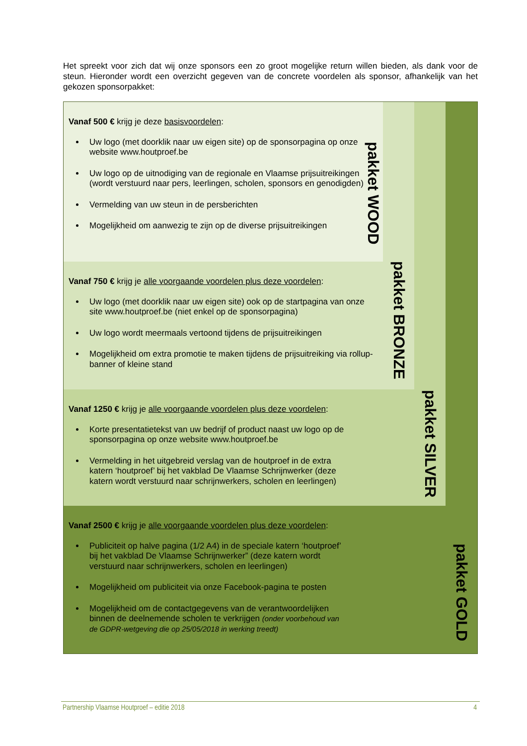Het spreekt voor zich dat wij onze sponsors een zo groot mogelijke return willen bieden, als dank voor de steun. Hieronder wordt een overzicht gegeven van de concrete voordelen als sponsor, afhankelijk van het gekozen sponsorpakket:
Vanaf 500 € krijg je deze basisvoordelen:
Uw logo (met doorklik naar uw eigen site) op de sponsorpagina op onze website www.houtproef.be
Uw logo op de uitnodiging van de regionale en Vlaamse prijsuitreikingen (wordt verstuurd naar pers, leerlingen, scholen, sponsors en genodigden)
Vermelding van uw steun in de persberichten
Mogelijkheid om aanwezig te zijn op de diverse prijsuitreikingen
pakket WOOD
pakket BRONZE
pakket SILVER
pakket GOLD
Vanaf 750 € krijg je alle voorgaande voordelen plus deze voordelen:
Uw logo (met doorklik naar uw eigen site) ook op de startpagina van onze site www.houtproef.be (niet enkel op de sponsorpagina)
Uw logo wordt meermaals vertoond tijdens de prijsuitreikingen
Mogelijkheid om extra promotie te maken tijdens de prijsuitreiking via rollup-banner of kleine stand
Vanaf 1250 € krijg je alle voorgaande voordelen plus deze voordelen:
Korte presentatietekst van uw bedrijf of product naast uw logo op de sponsorpagina op onze website www.houtproef.be
Vermelding in het uitgebreid verslag van de houtproef in de extra katern ‘houtproef’ bij het vakblad De Vlaamse Schrijnwerker (deze katern wordt verstuurd naar schrijnwerkers, scholen en leerlingen)
Vanaf 2500 € krijg je alle voorgaande voordelen plus deze voordelen:
Publiciteit op halve pagina (1/2 A4) in de speciale katern ‘houtproef’ bij het vakblad De Vlaamse Schrijnwerker” (deze katern wordt verstuurd naar schrijnwerkers, scholen en leerlingen)
Mogelijkheid om publiciteit via onze Facebook-pagina te posten
Mogelijkheid om de contactgegevens van de verantwoordelijken binnen de deelnemende scholen te verkrijgen (onder voorbehoud van de GDPR-wetgeving die op 25/05/2018 in werking treedt)
Partnership Vlaamse Houtproef – editie 2018 4